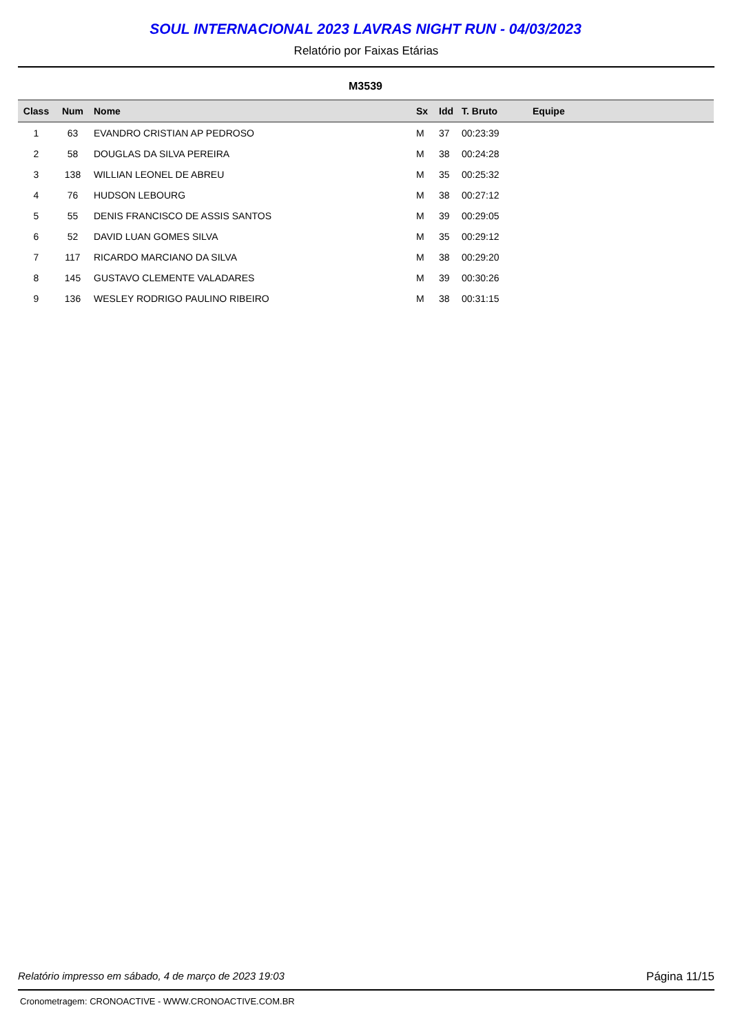SOUL INTERNACIONAL 2023 LAVRAS NIGHT RUN - 04/03/2023
Relatório por Faixas Etárias
M3539
| Class | Num | Nome | Sx | Idd | T. Bruto | Equipe |
| --- | --- | --- | --- | --- | --- | --- |
| 1 | 63 | EVANDRO CRISTIAN AP PEDROSO | M | 37 | 00:23:39 | |
| 2 | 58 | DOUGLAS DA SILVA PEREIRA | M | 38 | 00:24:28 | |
| 3 | 138 | WILLIAN LEONEL DE ABREU | M | 35 | 00:25:32 | |
| 4 | 76 | HUDSON LEBOURG | M | 38 | 00:27:12 | |
| 5 | 55 | DENIS FRANCISCO DE ASSIS SANTOS | M | 39 | 00:29:05 | |
| 6 | 52 | DAVID LUAN GOMES SILVA | M | 35 | 00:29:12 | |
| 7 | 117 | RICARDO MARCIANO DA SILVA | M | 38 | 00:29:20 | |
| 8 | 145 | GUSTAVO CLEMENTE VALADARES | M | 39 | 00:30:26 | |
| 9 | 136 | WESLEY RODRIGO PAULINO RIBEIRO | M | 38 | 00:31:15 | |
Relatório impresso em sábado, 4 de março de 2023 19:03 Página 11/15
Cronometragem: CRONOACTIVE - WWW.CRONOACTIVE.COM.BR